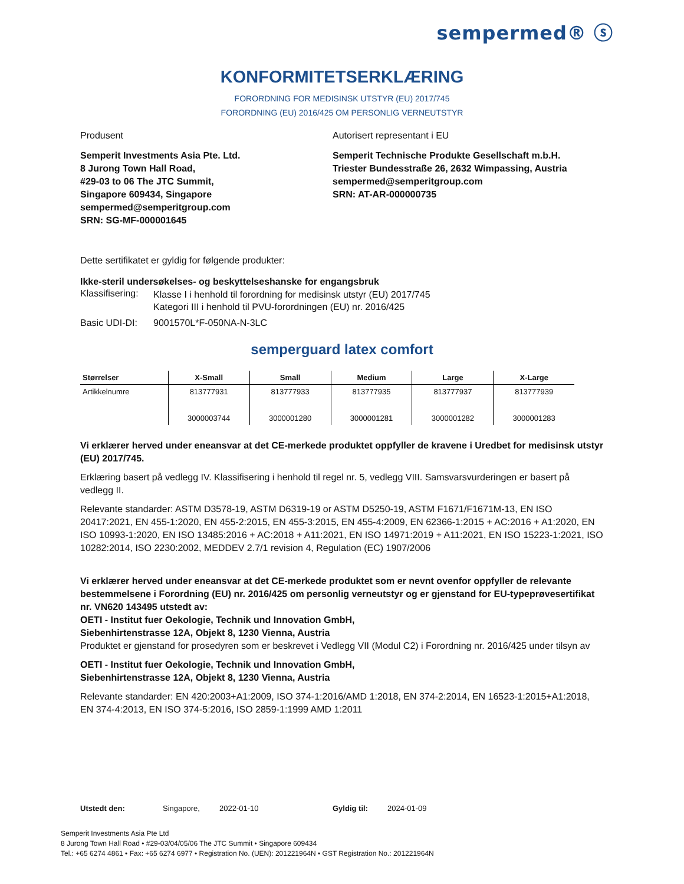sempermed® ⓢ
KONFORMITETSERKLÆRING
FORORDNING FOR MEDISINSK UTSTYR (EU) 2017/745
FORORDNING (EU) 2016/425 OM PERSONLIG VERNEUTSTYR
Produsent
Semperit Investments Asia Pte. Ltd.
8 Jurong Town Hall Road,
#29-03 to 06 The JTC Summit,
Singapore 609434, Singapore
sempermed@semperitgroup.com
SRN: SG-MF-000001645
Autorisert representant i EU
Semperit Technische Produkte Gesellschaft m.b.H.
Triester Bundesstraße 26, 2632 Wimpassing, Austria
sempermed@semperitgroup.com
SRN: AT-AR-000000735
Dette sertifikatet er gyldig for følgende produkter:
Ikke-steril undersøkelses- og beskyttelseshanske for engangsbruk
Klassifisering: Klasse I i henhold til forordning for medisinsk utstyr (EU) 2017/745
Kategori III i henhold til PVU-forordningen (EU) nr. 2016/425
Basic UDI-DI: 9001570L*F-050NA-N-3LC
semperguard latex comfort
| Størrelser | X-Small | Small | Medium | Large | X-Large |
| --- | --- | --- | --- | --- | --- |
| Artikkelnumre | 813777931 3000003744 | 813777933 3000001280 | 813777935 3000001281 | 813777937 3000001282 | 813777939 3000001283 |
Vi erklærer herved under eneansvar at det CE-merkede produktet oppfyller de kravene i Uredbet for medisinsk utstyr (EU) 2017/745.
Erklæring basert på vedlegg IV. Klassifisering i henhold til regel nr. 5, vedlegg VIII. Samsvarsvurderingen er basert på vedlegg II.
Relevante standarder: ASTM D3578-19, ASTM D6319-19 or ASTM D5250-19, ASTM F1671/F1671M-13, EN ISO 20417:2021, EN 455-1:2020, EN 455-2:2015, EN 455-3:2015, EN 455-4:2009, EN 62366-1:2015 + AC:2016 + A1:2020, EN ISO 10993-1:2020, EN ISO 13485:2016 + AC:2018 + A11:2021, EN ISO 14971:2019 + A11:2021, EN ISO 15223-1:2021, ISO 10282:2014, ISO 2230:2002, MEDDEV 2.7/1 revision 4, Regulation (EC) 1907/2006
Vi erklærer herved under eneansvar at det CE-merkede produktet som er nevnt ovenfor oppfyller de relevante bestemmelsene i Forordning (EU) nr. 2016/425 om personlig verneutstyr og er gjenstand for EU-typeprøvesertifikat nr. VN620 143495 utstedt av:
OETI - Institut fuer Oekologie, Technik und Innovation GmbH,
Siebenhirtenstrasse 12A, Objekt 8, 1230 Vienna, Austria
Produktet er gjenstand for prosedyren som er beskrevet i Vedlegg VII (Modul C2) i Forordning nr. 2016/425 under tilsyn av
OETI - Institut fuer Oekologie, Technik und Innovation GmbH,
Siebenhirtenstrasse 12A, Objekt 8, 1230 Vienna, Austria
Relevante standarder: EN 420:2003+A1:2009, ISO 374-1:2016/AMD 1:2018, EN 374-2:2014, EN 16523-1:2015+A1:2018, EN 374-4:2013, EN ISO 374-5:2016, ISO 2859-1:1999 AMD 1:2011
Utstedt den: Singapore, 2022-01-10 Gyldig til: 2024-01-09
Semperit Investments Asia Pte Ltd
8 Jurong Town Hall Road • #29-03/04/05/06 The JTC Summit • Singapore 609434
Tel.: +65 6274 4861 • Fax: +65 6274 6977 • Registration No. (UEN): 201221964N • GST Registration No.: 201221964N